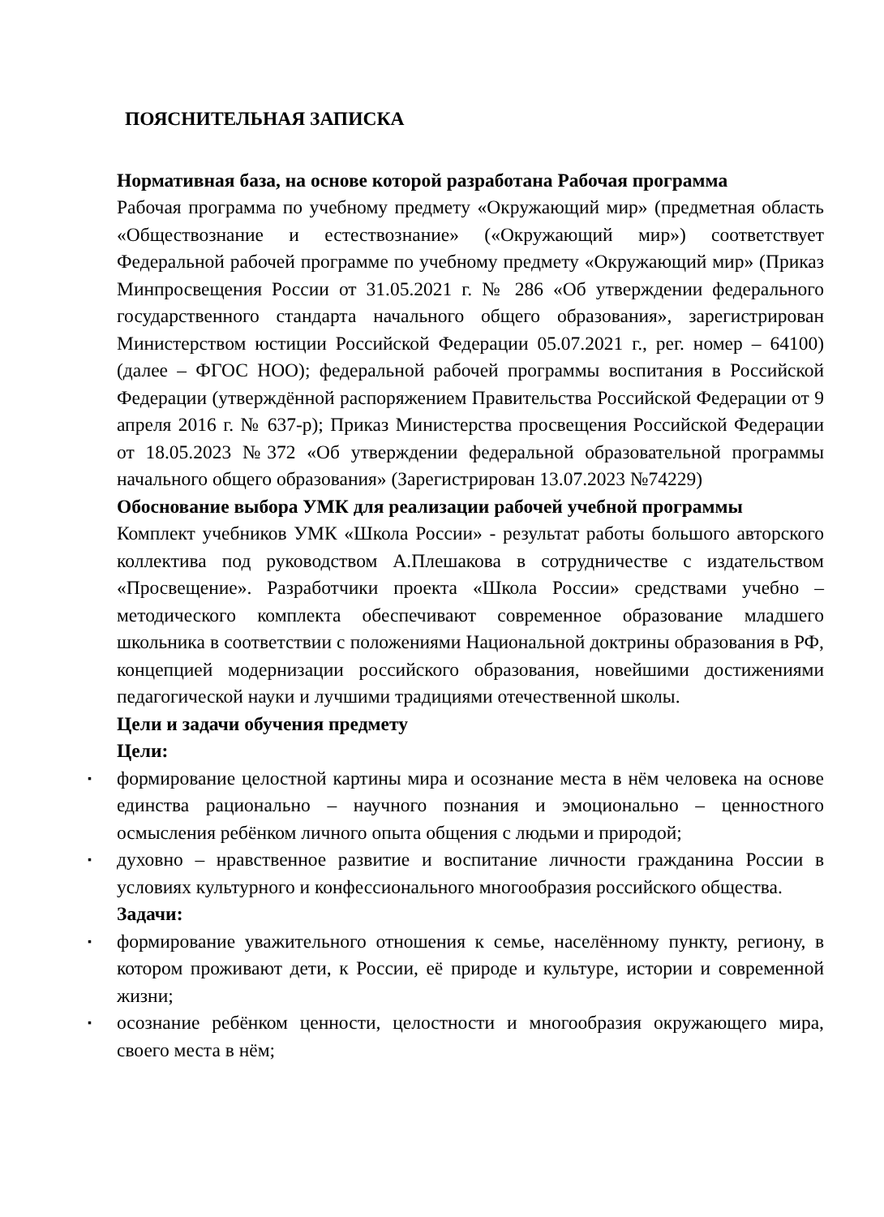ПОЯСНИТЕЛЬНАЯ ЗАПИСКА
Нормативная база, на основе которой разработана Рабочая программа
Рабочая программа по учебному предмету «Окружающий мир» (предметная область «Обществознание и естествознание» («Окружающий мир») соответствует Федеральной рабочей программе по учебному предмету «Окружающий мир» (Приказ Минпросвещения России от 31.05.2021 г. № 286 «Об утверждении федерального государственного стандарта начального общего образования», зарегистрирован Министерством юстиции Российской Федерации 05.07.2021 г., рег. номер – 64100) (далее – ФГОС НОО); федеральной рабочей программы воспитания в Российской Федерации (утверждённой распоряжением Правительства Российской Федерации от 9 апреля 2016 г. № 637-р); Приказ Министерства просвещения Российской Федерации от 18.05.2023 №372 «Об утверждении федеральной образовательной программы начального общего образования» (Зарегистрирован 13.07.2023 №74229)
Обоснование выбора УМК для реализации рабочей учебной программы
Комплект учебников УМК «Школа России» - результат работы большого авторского коллектива под руководством А.Плешакова в сотрудничестве с издательством «Просвещение». Разработчики проекта «Школа России» средствами учебно –методического комплекта обеспечивают современное образование младшего школьника в соответствии с положениями Национальной доктрины образования в РФ, концепцией модернизации российского образования, новейшими достижениями педагогической науки и лучшими традициями отечественной школы.
Цели и задачи обучения предмету
Цели:
▪ формирование целостной картины мира и осознание места в нём человека на основе единства рационально – научного познания и эмоционально – ценностного осмысления ребёнком личного опыта общения с людьми и природой;
▪ духовно – нравственное развитие и воспитание личности гражданина России в условиях культурного и конфессионального многообразия российского общества.
Задачи:
▪ формирование уважительного отношения к семье, населённому пункту, региону, в котором проживают дети, к России, её природе и культуре, истории и современной жизни;
▪ осознание ребёнком ценности, целостности и многообразия окружающего мира, своего места в нём;